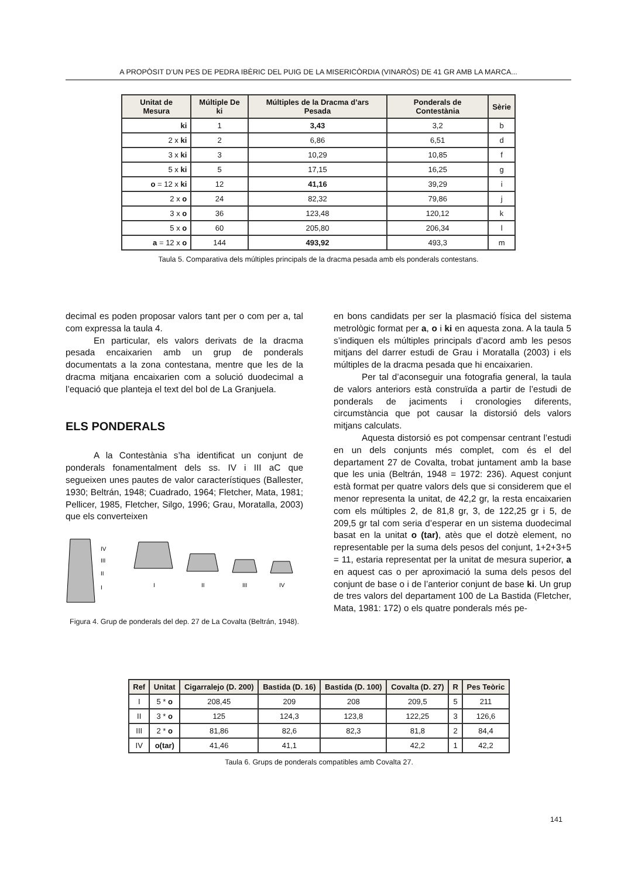A PROPÒSIT D’UN PES DE PEDRA IBÈRIC DEL PUIG DE LA MISERICÒRDIA (VINARÒS) DE 41 GR AMB LA MARCA...
| Unitat de Mesura | Múltiple De ki | Múltiples de la Dracma d’ars Pesada | Ponderals de Contestània | Sèrie |
| --- | --- | --- | --- | --- |
| ki | 1 | 3,43 | 3,2 | b |
| 2 x ki | 2 | 6,86 | 6,51 | d |
| 3 x ki | 3 | 10,29 | 10,85 | f |
| 5 x ki | 5 | 17,15 | 16,25 | g |
| o = 12 x ki | 12 | 41,16 | 39,29 | i |
| 2 x o | 24 | 82,32 | 79,86 | j |
| 3 x o | 36 | 123,48 | 120,12 | k |
| 5 x o | 60 | 205,80 | 206,34 | l |
| a = 12 x o | 144 | 493,92 | 493,3 | m |
Taula 5. Comparativa dels múltiples principals de la dracma pesada amb els ponderals contestans.
decimal es poden proposar valors tant per o com per a, tal com expressa la taula 4.
En particular, els valors derivats de la dracma pesada encaixarien amb un grup de ponderals documentats a la zona contestana, mentre que les de la dracma mitjana encaixarien com a solució duodecimal a l’equació que planteja el text del bol de La Granjuela.
ELS PONDERALS
A la Contestània s’ha identificat un conjunt de ponderals fonamentalment dels ss. IV i III aC que segueixen unes pautes de valor característiques (Ballester, 1930; Beltrán, 1948; Cuadrado, 1964; Fletcher, Mata, 1981; Pellicer, 1985, Fletcher, Silgo, 1996; Grau, Moratalla, 2003) que els converteixen
IV
III
II
I
I
II
III
IV
Figura 4. Grup de ponderals del dep. 27 de La Covalta (Beltrán, 1948).
en bons candidats per ser la plasmació física del sistema metrològic format per a, o i ki en aquesta zona. A la taula 5 s’indiquen els múltiples principals d’acord amb les pesos mitjans del darrer estudi de Grau i Moratalla (2003) i els múltiples de la dracma pesada que hi encaixarien.
Per tal d’aconseguir una fotografia general, la taula de valors anteriors està construïda a partir de l’estudi de ponderals de jaciments i cronologies diferents, circumstància que pot causar la distorsió dels valors mitjans calculats.
Aquesta distorsió es pot compensar centrant l’estudi en un dels conjunts més complet, com és el del departament 27 de Covalta, trobat juntament amb la base que les unia (Beltrán, 1948 = 1972: 236). Aquest conjunt està format per quatre valors dels que si considerem que el menor representa la unitat, de 42,2 gr, la resta encaixarien com els múltiples 2, de 81,8 gr, 3, de 122,25 gr i 5, de 209,5 gr tal com seria d’esperar en un sistema duodecimal basat en la unitat o (tar), atès que el dotzè element, no representable per la suma dels pesos del conjunt, 1+2+3+5 = 11, estaria representat per la unitat de mesura superior, a en aquest cas o per aproximació la suma dels pesos del conjunt de base o i de l’anterior conjunt de base ki. Un grup de tres valors del departament 100 de La Bastida (Fletcher, Mata, 1981: 172) o els quatre ponderals més pe-
| Ref | Unitat | Cigarralejo (D. 200) | Bastida (D. 16) | Bastida (D. 100) | Covalta (D. 27) | R | Pes Teòric |
| --- | --- | --- | --- | --- | --- | --- | --- |
| I | 5 * o | 208,45 | 209 | 208 | 209,5 | 5 | 211 |
| II | 3 * o | 125 | 124,3 | 123,8 | 122,25 | 3 | 126,6 |
| III | 2 * o | 81,86 | 82,6 | 82,3 | 81,8 | 2 | 84,4 |
| IV | o(tar) | 41,46 | 41,1 | | 42,2 | 1 | 42,2 |
Taula 6. Grups de ponderals compatibles amb Covalta 27.
141